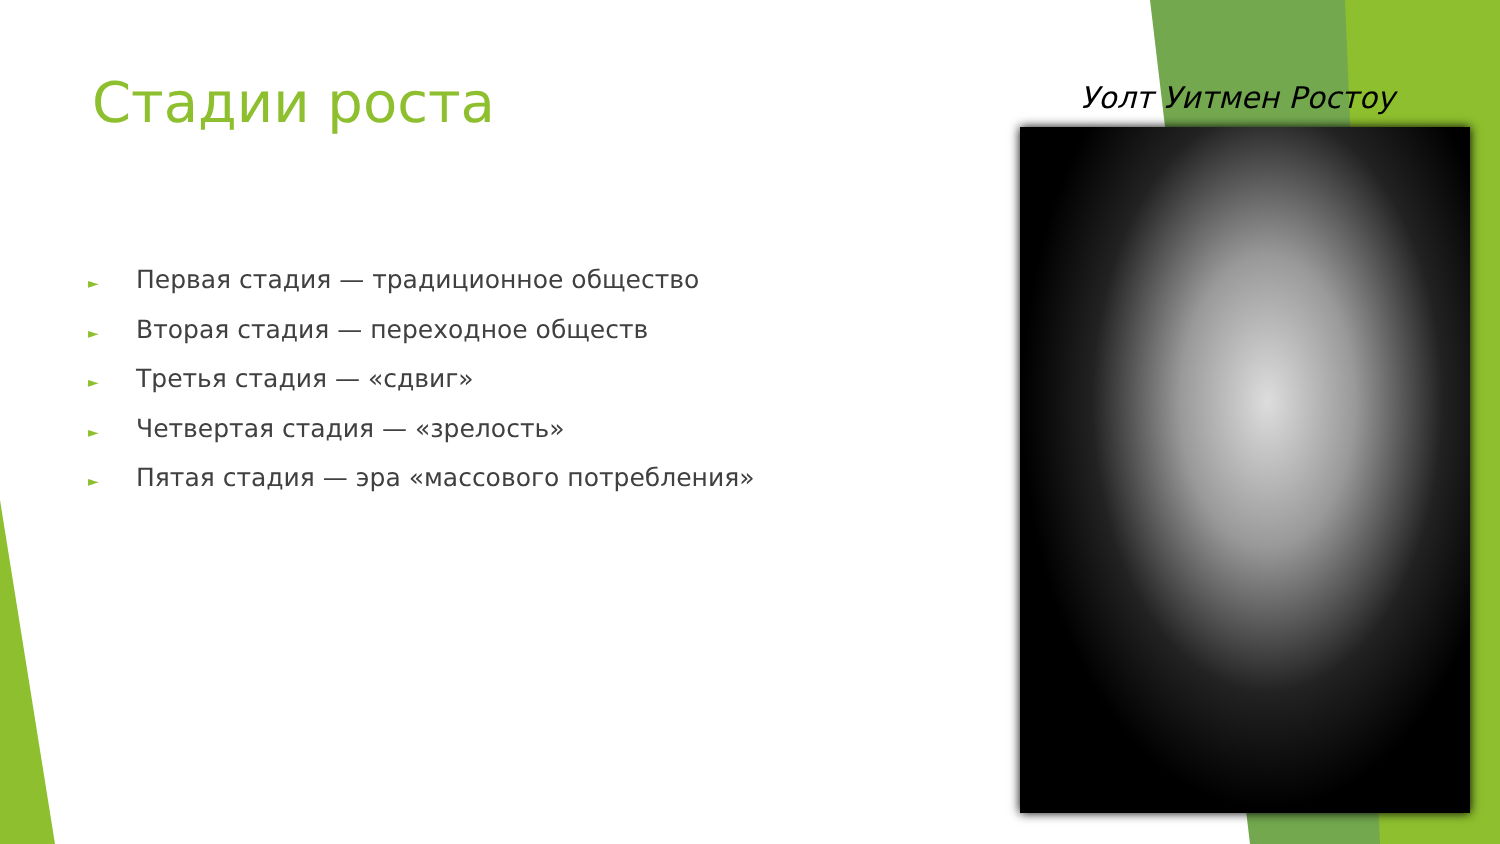Стадии роста
► Первая стадия — традиционное общество
► Вторая стадия — переходное обществ
► Третья стадия — «сдвиг»
► Четвертая стадия — «зрелость»
► Пятая стадия — эра «массового потребления»
Уолт Уитмен Ростоу